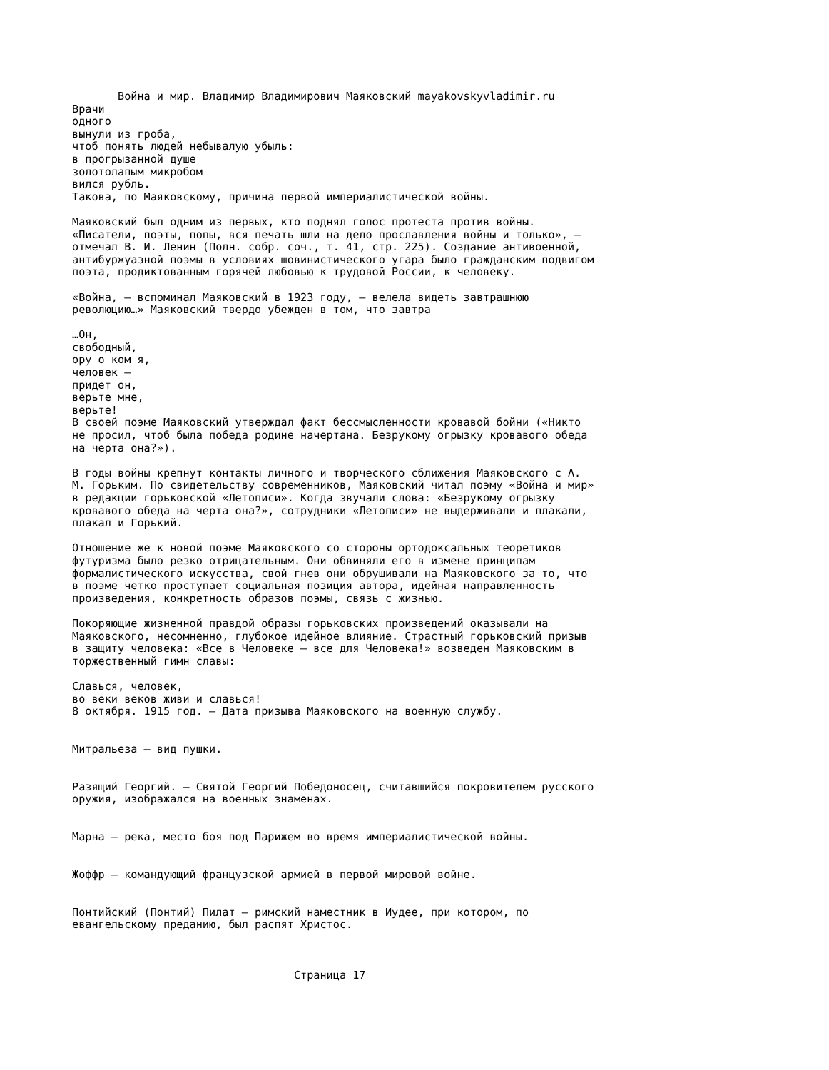Война и мир. Владимир Владимирович Маяковский mayakovskyvladimir.ru
Врачи
одного
вынули из гроба,
чтоб понять людей небывалую убыль:
в прогрызанной душе
золотолапым микробом
вился рубль.
Такова, по Маяковскому, причина первой империалистической войны.

Маяковский был одним из первых, кто поднял голос протеста против войны.
«Писатели, поэты, попы, вся печать шли на дело прославления войны и только», —
отмечал В. И. Ленин (Полн. собр. соч., т. 41, стр. 225). Создание антивоенной,
антибуржуазной поэмы в условиях шовинистического угара было гражданским подвигом
поэта, продиктованным горячей любовью к трудовой России, к человеку.

«Война, — вспоминал Маяковский в 1923 году, — велела видеть завтрашнюю
революцию…» Маяковский твердо убежден в том, что завтра

…Он,
свободный,
ору о ком я,
человек —
придет он,
верьте мне,
верьте!
В своей поэме Маяковский утверждал факт бессмысленности кровавой бойни («Никто
не просил, чтоб была победа родине начертана. Безрукому огрызку кровавого обеда
на черта она?»).

В годы войны крепнут контакты личного и творческого сближения Маяковского с А.
М. Горьким. По свидетельству современников, Маяковский читал поэму «Война и мир»
в редакции горьковской «Летописи». Когда звучали слова: «Безрукому огрызку
кровавого обеда на черта она?», сотрудники «Летописи» не выдерживали и плакали,
плакал и Горький.

Отношение же к новой поэме Маяковского со стороны ортодоксальных теоретиков
футуризма было резко отрицательным. Они обвиняли его в измене принципам
формалистического искусства, свой гнев они обрушивали на Маяковского за то, что
в поэме четко проступает социальная позиция автора, идейная направленность
произведения, конкретность образов поэмы, связь с жизнью.

Покоряющие жизненной правдой образы горьковских произведений оказывали на
Маяковского, несомненно, глубокое идейное влияние. Страстный горьковский призыв
в защиту человека: «Все в Человеке — все для Человека!» возведен Маяковским в
торжественный гимн славы:

Славься, человек,
во веки веков живи и славься!
8 октября. 1915 год. — Дата призыва Маяковского на военную службу.


Митральеза — вид пушки.


Разящий Георгий. — Святой Георгий Победоносец, считавшийся покровителем русского
оружия, изображался на военных знаменах.


Марна — река, место боя под Парижем во время империалистической войны.


Жоффр — командующий французской армией в первой мировой войне.


Понтийский (Понтий) Пилат — римский наместник в Иудее, при котором, по
евангельскому преданию, был распят Христос.



                                  Страница 17